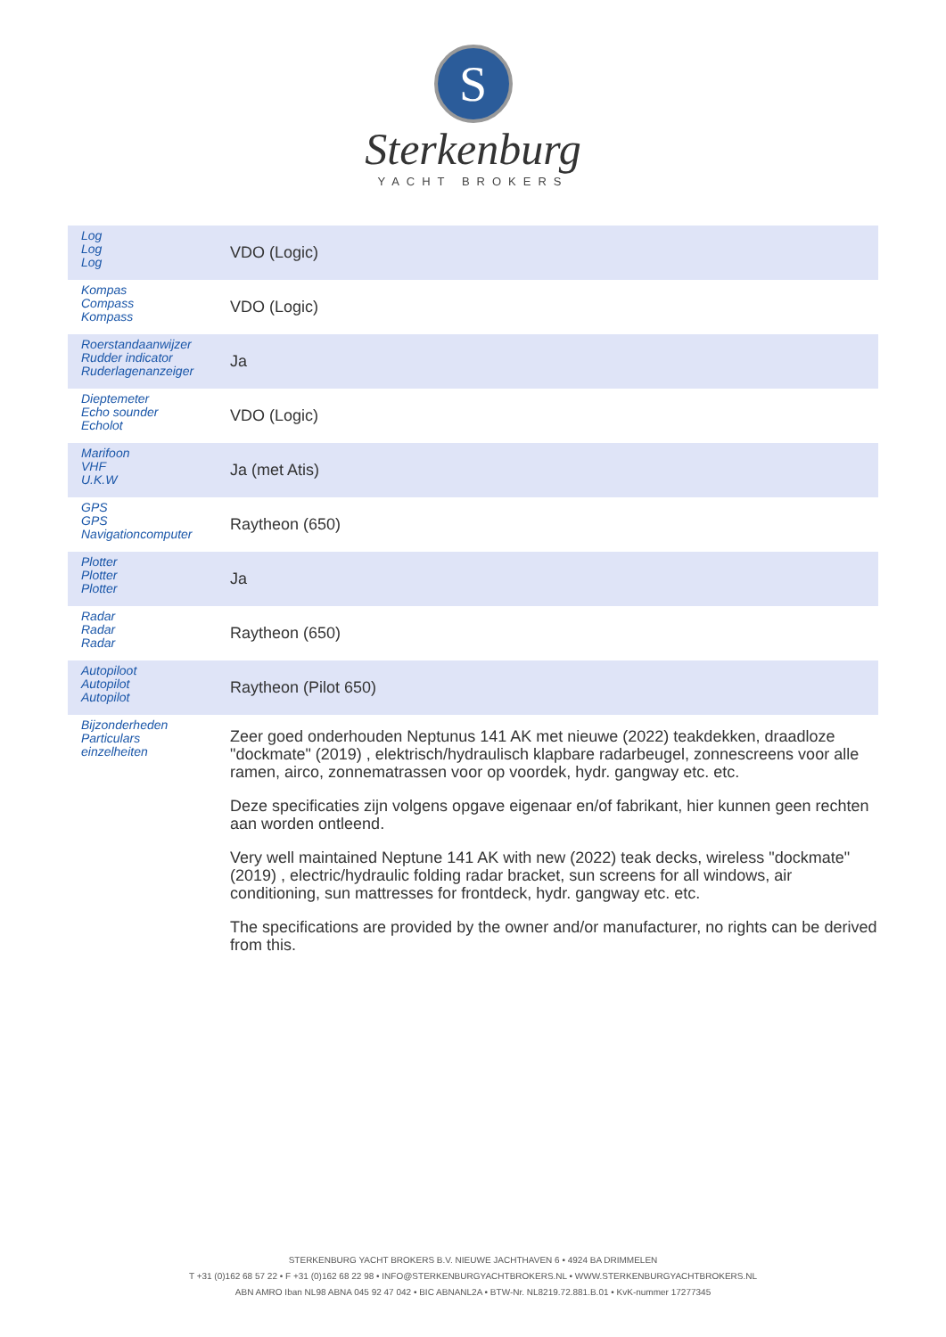S
Sterkenburg
YACHT BROKERS
| Log Log Log | VDO (Logic) |
| Kompas Compass Kompass | VDO (Logic) |
| Roerstandaanwijzer Rudder indicator Ruderlagenanzeiger | Ja |
| Dieptemeter Echo sounder Echolot | VDO (Logic) |
| Marifoon VHF U.K.W | Ja (met Atis) |
| GPS GPS Navigationcomputer | Raytheon (650) |
| Plotter Plotter Plotter | Ja |
| Radar Radar Radar | Raytheon (650) |
| Autopiloot Autopilot Autopilot | Raytheon (Pilot 650) |
| Bijzonderheden Particulars einzelheiten | Zeer goed onderhouden Neptunus 141 AK met nieuwe (2022) teakdekken, draadloze "dockmate" (2019) , elektrisch/hydraulisch klapbare radarbeugel, zonnescreens voor alle ramen, airco, zonnematrassen voor op voordek, hydr. gangway etc. etc. Deze specificaties zijn volgens opgave eigenaar en/of fabrikant, hier kunnen geen rechten aan worden ontleend. Very well maintained Neptune 141 AK with new (2022) teak decks, wireless "dockmate" (2019) , electric/hydraulic folding radar bracket, sun screens for all windows, air conditioning, sun mattresses for frontdeck, hydr. gangway etc. etc. The specifications are provided by the owner and/or manufacturer, no rights can be derived from this. |
STERKENBURG YACHT BROKERS B.V. NIEUWE JACHTHAVEN 6 • 4924 BA DRIMMELEN
T +31 (0)162 68 57 22 • F +31 (0)162 68 22 98 • INFO@STERKENBURGYACHTBROKERS.NL • WWW.STERKENBURGYACHTBROKERS.NL
ABN AMRO Iban NL98 ABNA 045 92 47 042 • BIC ABNANL2A • BTW-Nr. NL8219.72.881.B.01 • KvK-nummer 17277345